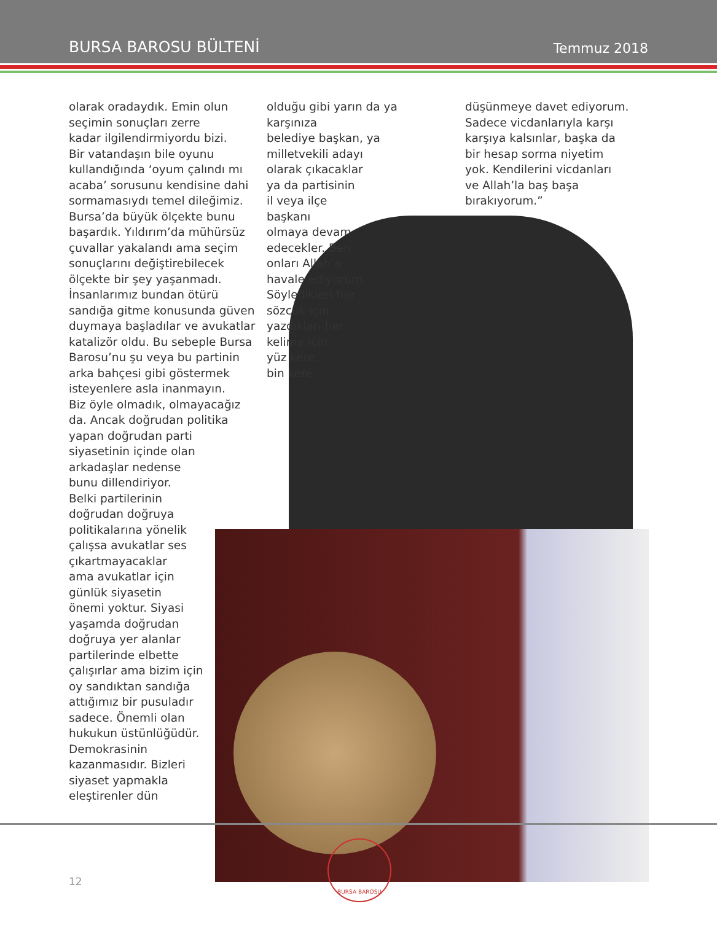BURSA BAROSU BÜLTENİ Temmuz 2018
olarak oradaydık. Emin olun
seçimin sonuçları zerre
kadar ilgilendirmiyordu bizi.
Bir vatandaşın bile oyunu
kullandığında ‘oyum çalındı mı
acaba’ sorusunu kendisine dahi
sormamasıydı temel dileğimiz.
Bursa’da büyük ölçekte bunu
başardık. Yıldırım’da mühürsüz
çuvallar yakalandı ama seçim
sonuçlarını değiştirebilecek
ölçekte bir şey yaşanmadı.
İnsanlarımız bundan ötürü
sandığa gitme konusunda güven
duymaya başladılar ve avukatlar
katalizör oldu. Bu sebeple Bursa
Barosu’nu şu veya bu partinin
arka bahçesi gibi göstermek
isteyenlere asla inanmayın.
Biz öyle olmadık, olmayacağız
da. Ancak doğrudan politika
yapan doğrudan parti
siyasetinin içinde olan
arkadaşlar nedense
bunu dillendiriyor.
Belki partilerinin
doğrudan doğruya
politikalarına yönelik
çalışsa avukatlar ses
çıkartmayacaklar
ama avukatlar için
günlük siyasetin
önemi yoktur. Siyasi
yaşamda doğrudan
doğruya yer alanlar
partilerinde elbette
çalışırlar ama bizim için
oy sandıktan sandığa
attığımız bir pusuladır
sadece. Önemli olan
hukukun üstünlüğüdür.
Demokrasinin
kazanmasıdır. Bizleri
siyaset yapmakla
eleştirenler dün
olduğu gibi yarın da ya karşınıza
belediye başkan, ya
milletvekili adayı
olarak çıkacaklar
ya da partisinin
il veya ilçe
başkanı
olmaya devam
edecekler. Ben
onları Allah’a
havale ediyorum.
Söyledikleri her
sözcük için,
yazdıkları her
kelime için
yüz kere,
bin kere
düşünmeye davet ediyorum.
Sadece vicdanlarıyla karşı
karşıya kalsınlar, başka da
bir hesap sorma niyetim
yok. Kendilerini vicdanları
ve Allah’la baş başa
bırakıyorum.”
12
BURSA BAROSU